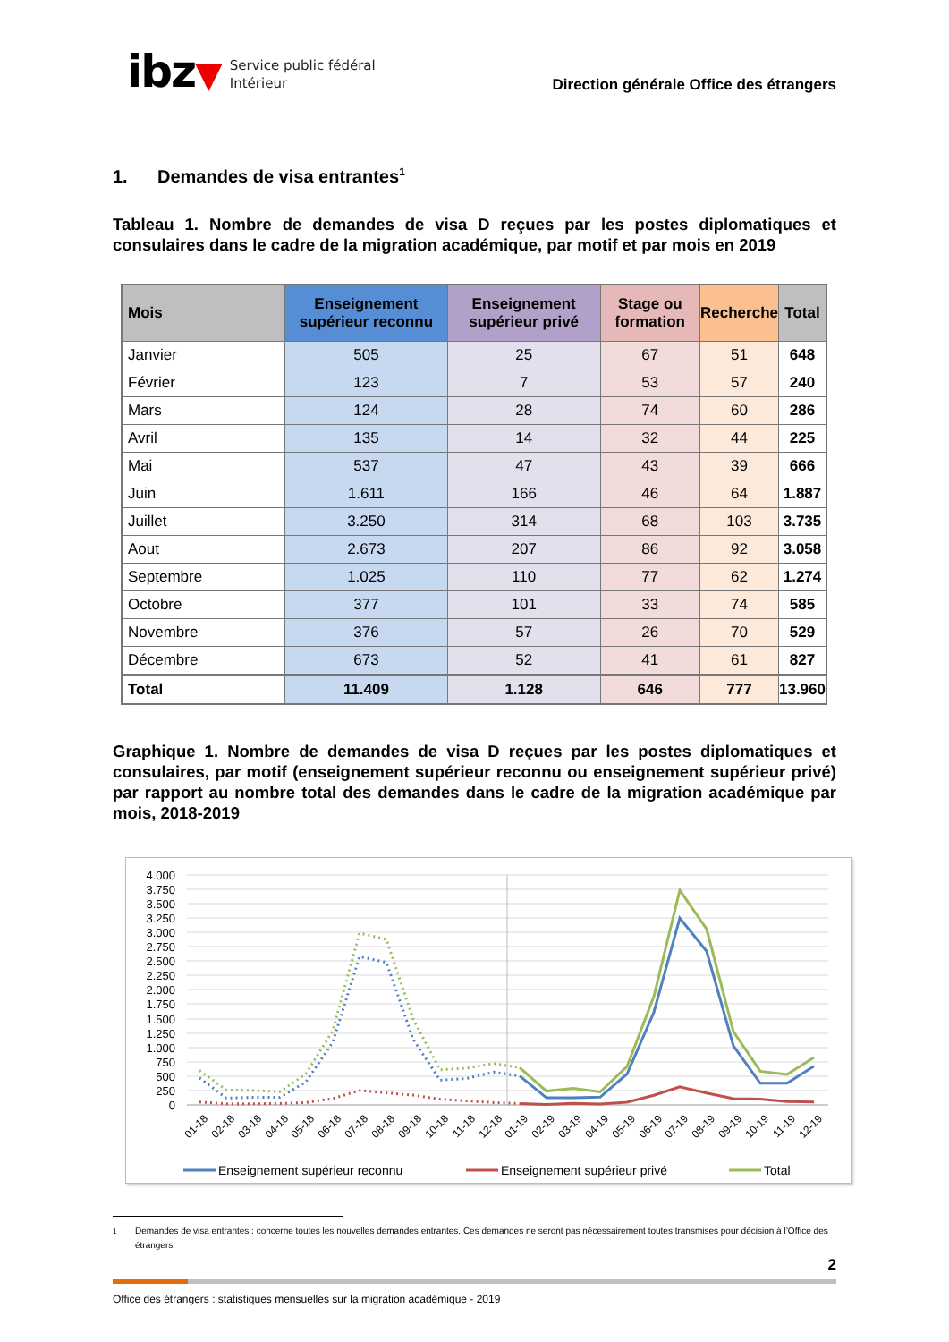ibz▼
Service public fédéral
Intérieur
Direction générale Office des étrangers
1. Demandes de visa entrantes<sup>1</sup>
Tableau 1. Nombre de demandes de visa D reçues par les postes diplomatiques et consulaires dans le cadre de la migration académique, par motif et par mois en 2019
| Mois | Enseignement supérieur reconnu | Enseignement supérieur privé | Stage ou formation | Recherche | Total |
| --- | --- | --- | --- | --- | --- |
| Janvier | 505 | 25 | 67 | 51 | 648 |
| Février | 123 | 7 | 53 | 57 | 240 |
| Mars | 124 | 28 | 74 | 60 | 286 |
| Avril | 135 | 14 | 32 | 44 | 225 |
| Mai | 537 | 47 | 43 | 39 | 666 |
| Juin | 1.611 | 166 | 46 | 64 | 1.887 |
| Juillet | 3.250 | 314 | 68 | 103 | 3.735 |
| Aout | 2.673 | 207 | 86 | 92 | 3.058 |
| Septembre | 1.025 | 110 | 77 | 62 | 1.274 |
| Octobre | 377 | 101 | 33 | 74 | 585 |
| Novembre | 376 | 57 | 26 | 70 | 529 |
| Décembre | 673 | 52 | 41 | 61 | 827 |
| Total | 11.409 | 1.128 | 646 | 777 | 13.960 |
Graphique 1. Nombre de demandes de visa D reçues par les postes diplomatiques et consulaires, par motif (enseignement supérieur reconnu ou enseignement supérieur privé) par rapport au nombre total des demandes dans le cadre de la migration académique par mois, 2018-2019
4.000
3.750
3.500
3.250
3.000
2.750
2.500
2.250
2.000
1.750
1.500
1.250
1.000
750
500
250
0
01-18
02-18
03-18
04-18
05-18
06-18
07-18
08-18
09-18
10-18
11-18
12-18
01-19
02-19
03-19
04-19
05-19
06-19
07-19
08-19
09-19
10-19
11-19
12-19
Enseignement supérieur reconnu
Enseignement supérieur privé
Total
<sup>1</sup> Demandes de visa entrantes : concerne toutes les nouvelles demandes entrantes. Ces demandes ne seront pas nécessairement toutes transmises pour décision à l’Office des étrangers.
2
Office des étrangers : statistiques mensuelles sur la migration académique - 2019